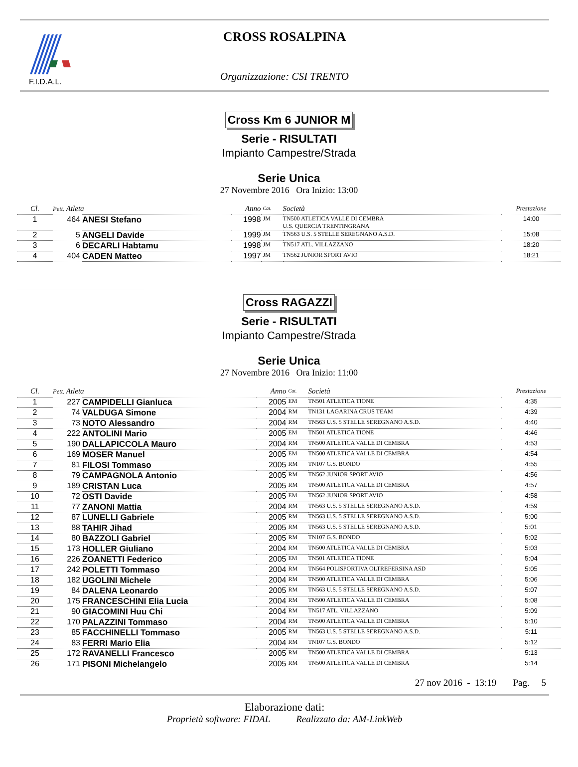F.I.D.A.L.
CROSS ROSALPINA
Organizzazione: CSI TRENTO
Cross Km 6 JUNIOR M
Serie - RISULTATI
Impianto Campestre/Strada
Serie Unica
27 Novembre 2016 Ora Inizio: 13:00
| Cl. | Pett. Atleta | | Anno | Cat. | Società | Prestazione |
| --- | --- | --- | --- | --- | --- | --- |
| 1 | 464 | ANESI Stefano | 1998 | JM | TN500 ATLETICA VALLE DI CEMBRA U.S. QUERCIA TRENTINGRANA | 14:00 |
| 2 | 5 | ANGELI Davide | 1999 | JM | TN563 U.S. 5 STELLE SEREGNANO A.S.D. | 15:08 |
| 3 | 6 | DECARLI Habtamu | 1998 | JM | TN517 ATL. VILLAZZANO | 18:20 |
| 4 | 404 | CADEN Matteo | 1997 | JM | TN562 JUNIOR SPORT AVIO | 18:21 |
Cross RAGAZZI
Serie - RISULTATI
Impianto Campestre/Strada
Serie Unica
27 Novembre 2016 Ora Inizio: 11:00
| Cl. | Pett. Atleta | | Anno | Cat. | Società | Prestazione |
| --- | --- | --- | --- | --- | --- | --- |
| 1 | 227 | CAMPIDELLI Gianluca | 2005 | EM | TN501 ATLETICA TIONE | 4:35 |
| 2 | 74 | VALDUGA Simone | 2004 | RM | TN131 LAGARINA CRUS TEAM | 4:39 |
| 3 | 73 | NOTO Alessandro | 2004 | RM | TN563 U.S. 5 STELLE SEREGNANO A.S.D. | 4:40 |
| 4 | 222 | ANTOLINI Mario | 2005 | EM | TN501 ATLETICA TIONE | 4:46 |
| 5 | 190 | DALLAPICCOLA Mauro | 2004 | RM | TN500 ATLETICA VALLE DI CEMBRA | 4:53 |
| 6 | 169 | MOSER Manuel | 2005 | EM | TN500 ATLETICA VALLE DI CEMBRA | 4:54 |
| 7 | 81 | FILOSI Tommaso | 2005 | RM | TN107 G.S. BONDO | 4:55 |
| 8 | 79 | CAMPAGNOLA Antonio | 2005 | RM | TN562 JUNIOR SPORT AVIO | 4:56 |
| 9 | 189 | CRISTAN Luca | 2005 | RM | TN500 ATLETICA VALLE DI CEMBRA | 4:57 |
| 10 | 72 | OSTI Davide | 2005 | EM | TN562 JUNIOR SPORT AVIO | 4:58 |
| 11 | 77 | ZANONI Mattia | 2004 | RM | TN563 U.S. 5 STELLE SEREGNANO A.S.D. | 4:59 |
| 12 | 87 | LUNELLI Gabriele | 2005 | RM | TN563 U.S. 5 STELLE SEREGNANO A.S.D. | 5:00 |
| 13 | 88 | TAHIR Jihad | 2005 | RM | TN563 U.S. 5 STELLE SEREGNANO A.S.D. | 5:01 |
| 14 | 80 | BAZZOLI Gabriel | 2005 | RM | TN107 G.S. BONDO | 5:02 |
| 15 | 173 | HOLLER Giuliano | 2004 | RM | TN500 ATLETICA VALLE DI CEMBRA | 5:03 |
| 16 | 226 | ZOANETTI Federico | 2005 | EM | TN501 ATLETICA TIONE | 5:04 |
| 17 | 242 | POLETTI Tommaso | 2004 | RM | TN564 POLISPORTIVA OLTREFERSINA ASD | 5:05 |
| 18 | 182 | UGOLINI Michele | 2004 | RM | TN500 ATLETICA VALLE DI CEMBRA | 5:06 |
| 19 | 84 | DALENA Leonardo | 2005 | RM | TN563 U.S. 5 STELLE SEREGNANO A.S.D. | 5:07 |
| 20 | 175 | FRANCESCHINI Elia Lucia | 2004 | RM | TN500 ATLETICA VALLE DI CEMBRA | 5:08 |
| 21 | 90 | GIACOMINI Huu Chi | 2004 | RM | TN517 ATL. VILLAZZANO | 5:09 |
| 22 | 170 | PALAZZINI Tommaso | 2004 | RM | TN500 ATLETICA VALLE DI CEMBRA | 5:10 |
| 23 | 85 | FACCHINELLI Tommaso | 2005 | RM | TN563 U.S. 5 STELLE SEREGNANO A.S.D. | 5:11 |
| 24 | 83 | FERRI Mario Elia | 2004 | RM | TN107 G.S. BONDO | 5:12 |
| 25 | 172 | RAVANELLI Francesco | 2005 | RM | TN500 ATLETICA VALLE DI CEMBRA | 5:13 |
| 26 | 171 | PISONI Michelangelo | 2005 | RM | TN500 ATLETICA VALLE DI CEMBRA | 5:14 |
27 nov 2016 - 13:19 Pag. 5
Elaborazione dati:
Proprietà software: FIDAL Realizzato da: AM-LinkWeb